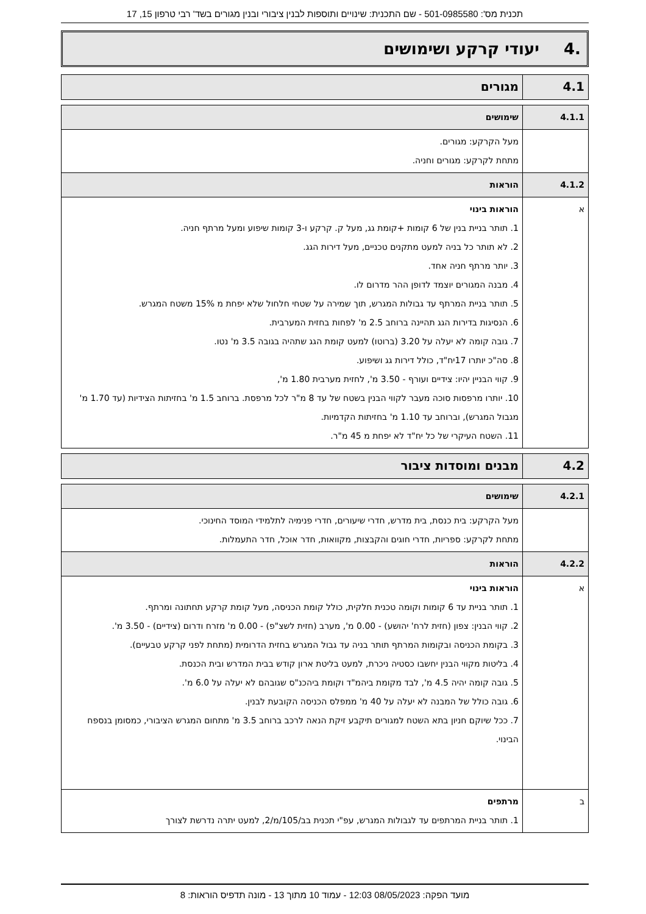תכנית מס': 501-0985580 - שם התכנית: שינויים ותוספות לבנין ציבורי ובנין מגורים בשד' רבי טרפון 15, 17
.4 יעודי קרקע ושימושים
| 4.1 | מגורים |
| 4.1.1 | שימושים |
| | מעל הקרקע: מגורים. מתחת לקרקע: מגורים וחניה. |
| 4.1.2 | הוראות |
| א | הוראות בינוי 1. תותר בניית בנין של 6 קומות +קומת גג, מעל ק. קרקע ו-3 קומות שיפוע ומעל מרתף חניה. 2. לא תותר כל בניה למעט מתקנים טכניים, מעל דירות הגג. 3. יותר מרתף חניה אחד. 4. מבנה המגורים יוצמד לדופן ההר מדרום לו. 5. תותר בניית המרתף עד גבולות המגרש, תוך שמירה על שטחי חלחול שלא יפחת מ 15% משטח המגרש. 6. הנסיגות בדירות הגג תהיינה ברוחב 2.5 מ' לפחות בחזית המערבית. 7. גובה קומה לא יעלה על 3.20 (ברוטו) למעט קומת הגג שתהיה בגובה 3.5 מ' נטו. 8. סה"כ יותרו 17יח"ד, כולל דירות גג ושיפוע. 9. קווי הבניין יהיו: צידיים ועורף - 3.50 מ', לחזית מערבית 1.80 מ', 10. יותרו מרפסות סוכה מעבר לקווי הבנין בשטח של עד 8 מ"ר לכל מרפסת. ברוחב 1.5 מ' בחזיתות הצידיות (עד 1.70 מ' מגבול המגרש), וברוחב עד 1.10 מ' בחזיתות הקדמיות. 11. השטח העיקרי של כל יח"ד לא יפחת מ 45 מ"ר. |
| 4.2 | מבנים ומוסדות ציבור |
| 4.2.1 | שימושים |
| | מעל הקרקע: בית כנסת, בית מדרש, חדרי שיעורים, חדרי פנימיה לתלמידי המוסד החינוכי. מתחת לקרקע: ספריות, חדרי חוגים והקבצות, מקוואות, חדר אוכל, חדר התעמלות. |
| 4.2.2 | הוראות |
| א | הוראות בינוי 1. תותר בניית עד 6 קומות וקומה טכנית חלקית, כולל קומת הכניסה, מעל קומת קרקע תחתונה ומרתף. 2. קווי הבנין: צפון (חזית לרח' יהושע) - 0.00 מ', מערב (חזית לשצ"פ) - 0.00 מ' מזרח ודרום (צידיים) - 3.50 מ'. 3. בקומת הכניסה ובקומות המרתף תותר בניה עד גבול המגרש בחזית הדרומית (מתחת לפני קרקע טבעיים). 4. בליטות מקווי הבנין יחשבו כסטיה ניכרת, למעט בליטת ארון קודש בבית המדרש ובית הכנסת. 5. גובה קומה יהיה 4.5 מ', לבד מקומת ביהמ"ד וקומת ביהכנ"ס שגובהם לא יעלה על 6.0 מ'. 6. גובה כולל של המבנה לא יעלה על 40 מ' ממפלס הכניסה הקובעת לבנין. 7. ככל שיוקם חניון בתא השטח למגורים תיקבע זיקת הנאה לרכב ברוחב 3.5 מ' מתחום המגרש הציבורי, כמסומן בנספח הבינוי. |
| ב | מרתפים 1. תותר בניית המרתפים עד לגבולות המגרש, עפ"י תכנית בב/105/מ/2, למעט יתרה נדרשת לצורך |
מועד הפקה: 08/05/2023 12:03 - עמוד 10 מתוך 13 - מונה תדפיס הוראות: 8